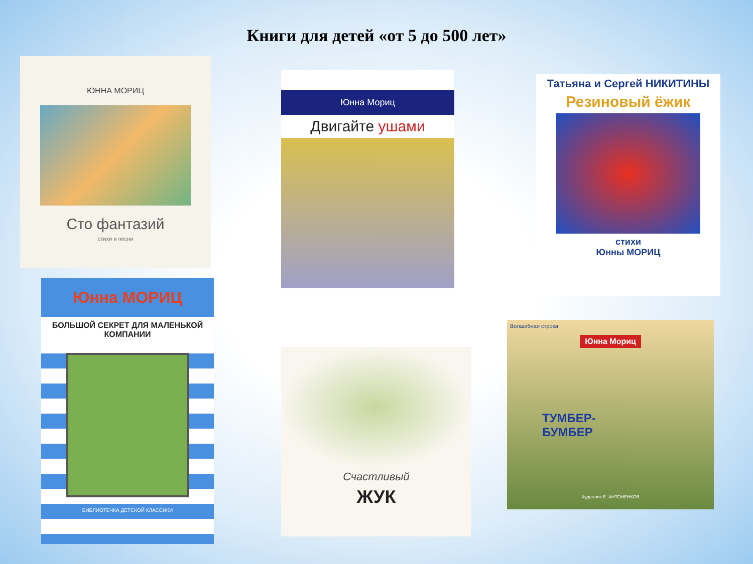Книги для детей «от 5 до 500 лет»
ЮННА МОРИЦ
Сто фантазий
стихи и песни
Юнна Мориц
Двигайте ушами
Татьяна и Сергей НИКИТИНЫ
Резиновый ёжик
стихи
Юнны МОРИЦ
Юнна МОРИЦ
БОЛЬШОЙ СЕКРЕТ ДЛЯ МАЛЕНЬКОЙ КОМПАНИИ
БИБЛИОТЕЧКА ДЕТСКОЙ КЛАССИКИ
Счастливый
ЖУК
Волшебная строка
Юнна Мориц
ТУМБЕР-
БУМБЕР
Художник Е. АНТОНЕНКОВ